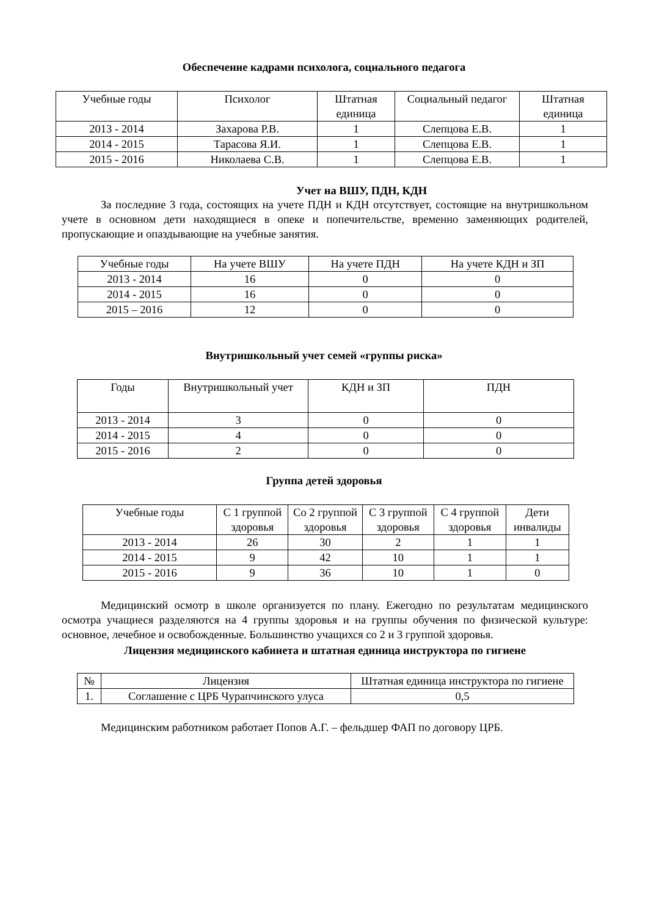Обеспечение кадрами психолога, социального педагога
| Учебные годы | Психолог | Штатная единица | Социальный педагог | Штатная единица |
| --- | --- | --- | --- | --- |
| 2013 - 2014 | Захарова Р.В. | 1 | Слепцова Е.В. | 1 |
| 2014 - 2015 | Тарасова Я.И. | 1 | Слепцова Е.В. | 1 |
| 2015 - 2016 | Николаева С.В. | 1 | Слепцова Е.В. | 1 |
Учет на ВШУ, ПДН, КДН
За последние 3 года, состоящих на учете ПДН и КДН отсутствует, состоящие на внутришкольном учете в основном дети находящиеся в опеке и попечительстве, временно заменяющих родителей, пропускающие и опаздывающие на учебные занятия.
| Учебные годы | На учете ВШУ | На учете ПДН | На учете КДН и ЗП |
| --- | --- | --- | --- |
| 2013 - 2014 | 16 | 0 | 0 |
| 2014 - 2015 | 16 | 0 | 0 |
| 2015 – 2016 | 12 | 0 | 0 |
Внутришкольный учет семей «группы риска»
| Годы | Внутришкольный учет | КДН и ЗП | ПДН |
| --- | --- | --- | --- |
| 2013 - 2014 | 3 | 0 | 0 |
| 2014 - 2015 | 4 | 0 | 0 |
| 2015 - 2016 | 2 | 0 | 0 |
Группа детей здоровья
| Учебные годы | С 1 группой здоровья | Со 2 группой здоровья | С 3 группой здоровья | С 4 группой здоровья | Дети инвалиды |
| --- | --- | --- | --- | --- | --- |
| 2013 - 2014 | 26 | 30 | 2 | 1 | 1 |
| 2014 - 2015 | 9 | 42 | 10 | 1 | 1 |
| 2015 - 2016 | 9 | 36 | 10 | 1 | 0 |
Медицинский осмотр в школе организуется по плану. Ежегодно по результатам медицинского осмотра учащиеся разделяются на 4 группы здоровья и на группы обучения по физической культуре: основное, лечебное и освобожденные. Большинство учащихся со 2 и 3 группой здоровья.
Лицензия медицинского кабинета и штатная единица инструктора по гигиене
| № | Лицензия | Штатная единица инструктора по гигиене |
| --- | --- | --- |
| 1. | Соглашение с ЦРБ Чурапчинского улуса | 0,5 |
Медицинским работником работает Попов А.Г. – фельдшер ФАП по договору ЦРБ.